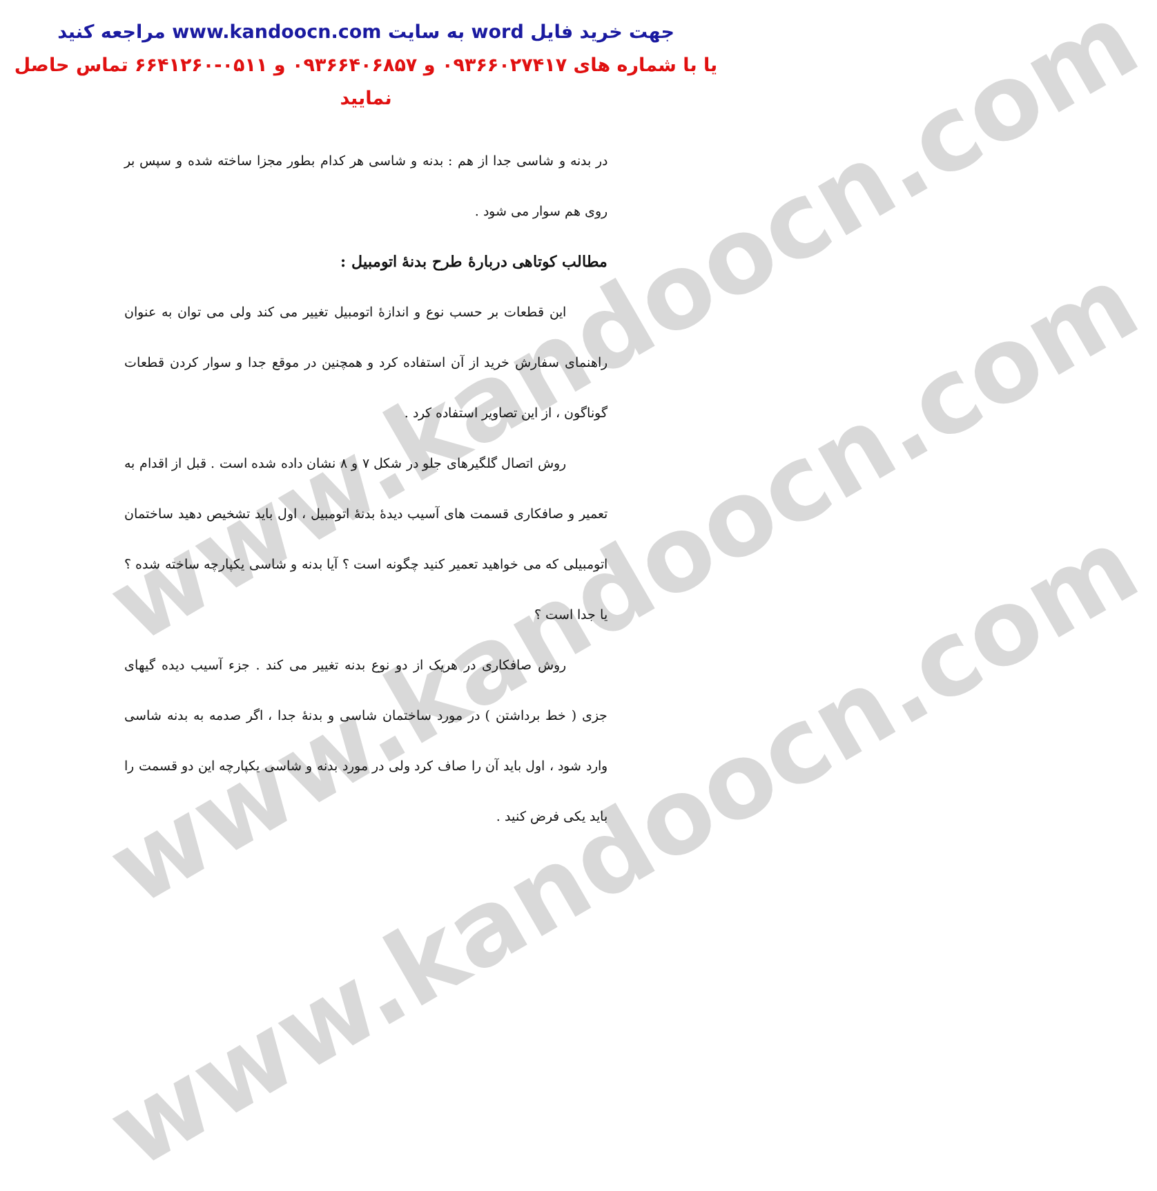www.kandoocn.com
www.kandoocn.com
www.kandoocn.com
جهت خرید فایل word به سایت www.kandoocn.com مراجعه کنید
یا با شماره های ۰۹۳۶۶۰۲۷۴۱۷ و ۰۹۳۶۶۴۰۶۸۵۷ و ۰۵۱۱-۶۶۴۱۲۶۰ تماس حاصل نمایید
در بدنه و شاسی جدا از هم : بدنه و شاسی هر کدام بطور مجزا ساخته شده و سپس بر روی هم سوار می شود .
مطالب کوتاهی دربارهٔ طرح بدنهٔ اتومبیل :
این قطعات بر حسب نوع و اندازهٔ اتومبیل تغییر می کند ولی می توان به عنوان راهنمای سفارش خرید از آن استفاده کرد و همچنین در موقع جدا و سوار کردن قطعات گوناگون ، از این تصاویر استفاده کرد .
روش اتصال گلگیرهای جلو در شکل ۷ و ۸ نشان داده شده است . قبل از اقدام به تعمیر و صافکاری قسمت های آسیب دیدهٔ بدنهٔ اتومبیل ، اول باید تشخیص دهید ساختمان اتومبیلی که می خواهید تعمیر کنید چگونه است ؟ آیا بدنه و شاسی یکپارچه ساخته شده ؟ یا جدا است ؟
روش صافکاری در هریک از دو نوع بدنه تغییر می کند . جزء آسیب دیده گیهای جزی ( خط برداشتن ) در مورد ساختمان شاسی و بدنهٔ جدا ، اگر صدمه به بدنه شاسی وارد شود ، اول باید آن را صاف کرد ولی در مورد بدنه و شاسی یکپارچه این دو قسمت را باید یکی فرض کنید .